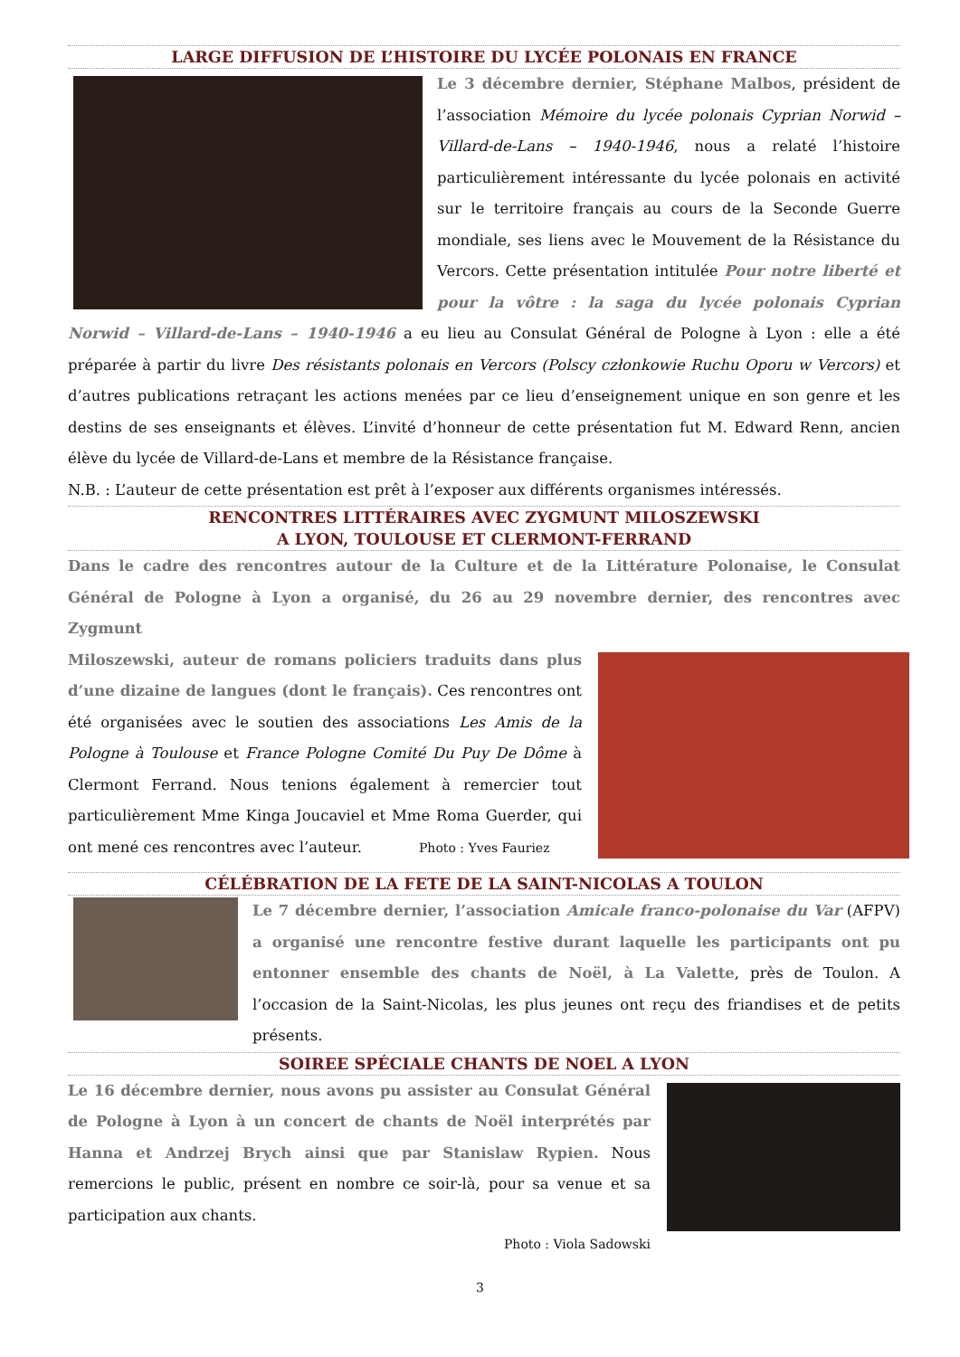LARGE DIFFUSION DE L’HISTOIRE DU LYCÉE POLONAIS EN FRANCE
Le 3 décembre dernier, Stéphane Malbos, président de l’association Mémoire du lycée polonais Cyprian Norwid – Villard-de-Lans – 1940-1946, nous a relaté l’histoire particulièrement intéressante du lycée polonais en activité sur le territoire français au cours de la Seconde Guerre mondiale, ses liens avec le Mouvement de la Résistance du Vercors. Cette présentation intitulée Pour notre liberté et pour la vôtre : la saga du lycée polonais Cyprian Norwid – Villard-de-Lans – 1940-1946 a eu lieu au Consulat Général de Pologne à Lyon : elle a été préparée à partir du livre Des résistants polonais en Vercors (Polscy członkowie Ruchu Oporu w Vercors) et d’autres publications retraçant les actions menées par ce lieu d’enseignement unique en son genre et les destins de ses enseignants et élèves. L’invité d’honneur de cette présentation fut M. Edward Renn, ancien élève du lycée de Villard-de-Lans et membre de la Résistance française.
N.B. : L’auteur de cette présentation est prêt à l’exposer aux différents organismes intéressés.
RENCONTRES LITTÉRAIRES AVEC ZYGMUNT MILOSZEWSKI
A LYON, TOULOUSE ET CLERMONT-FERRAND
Dans le cadre des rencontres autour de la Culture et de la Littérature Polonaise, le Consulat Général de Pologne à Lyon a organisé, du 26 au 29 novembre dernier, des rencontres avec Zygmunt
Miloszewski, auteur de romans policiers traduits dans plus d’une dizaine de langues (dont le français). Ces rencontres ont été organisées avec le soutien des associations Les Amis de la Pologne à Toulouse et France Pologne Comité Du Puy De Dôme à Clermont Ferrand. Nous tenions également à remercier tout particulièrement Mme Kinga Joucaviel et Mme Roma Guerder, qui ont mené ces rencontres avec l’auteur. Photo : Yves Fauriez
CÉLÉBRATION DE LA FETE DE LA SAINT-NICOLAS A TOULON
Le 7 décembre dernier, l’association Amicale franco-polonaise du Var (AFPV) a organisé une rencontre festive durant laquelle les participants ont pu entonner ensemble des chants de Noël, à La Valette, près de Toulon. A l’occasion de la Saint-Nicolas, les plus jeunes ont reçu des friandises et de petits présents.
SOIREE SPÉCIALE CHANTS DE NOEL A LYON
Le 16 décembre dernier, nous avons pu assister au Consulat Général de Pologne à Lyon à un concert de chants de Noël interprétés par Hanna et Andrzej Brych ainsi que par Stanislaw Rypien. Nous remercions le public, présent en nombre ce soir-là, pour sa venue et sa participation aux chants.
Photo : Viola Sadowski
3